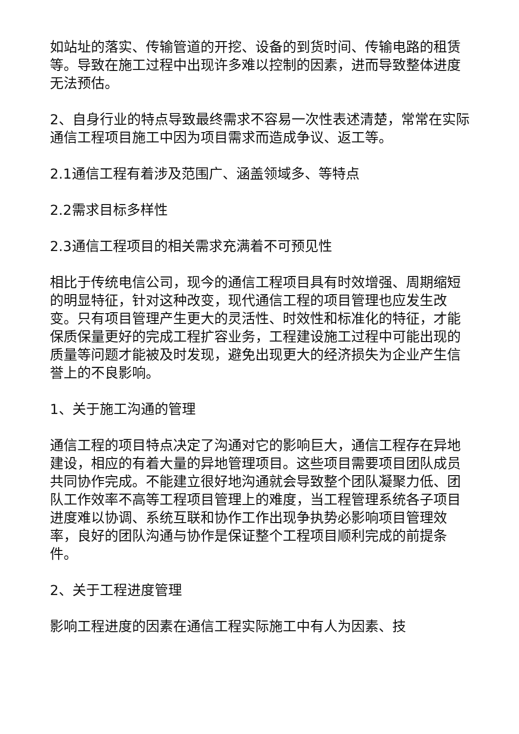如站址的落实、传输管道的开挖、设备的到货时间、传输电路的租赁等。导致在施工过程中出现许多难以控制的因素，进而导致整体进度无法预估。
2、自身行业的特点导致最终需求不容易一次性表述清楚，常常在实际通信工程项目施工中因为项目需求而造成争议、返工等。
2.1通信工程有着涉及范围广、涵盖领域多、等特点
2.2需求目标多样性
2.3通信工程项目的相关需求充满着不可预见性
相比于传统电信公司，现今的通信工程项目具有时效增强、周期缩短的明显特征，针对这种改变，现代通信工程的项目管理也应发生改变。只有项目管理产生更大的灵活性、时效性和标准化的特征，才能保质保量更好的完成工程扩容业务，工程建设施工过程中可能出现的质量等问题才能被及时发现，避免出现更大的经济损失为企业产生信誉上的不良影响。
1、关于施工沟通的管理
通信工程的项目特点决定了沟通对它的影响巨大，通信工程存在异地建设，相应的有着大量的异地管理项目。这些项目需要项目团队成员共同协作完成。不能建立很好地沟通就会导致整个团队凝聚力低、团队工作效率不高等工程项目管理上的难度，当工程管理系统各子项目进度难以协调、系统互联和协作工作出现争执势必影响项目管理效率，良好的团队沟通与协作是保证整个工程项目顺利完成的前提条件。
2、关于工程进度管理
影响工程进度的因素在通信工程实际施工中有人为因素、技